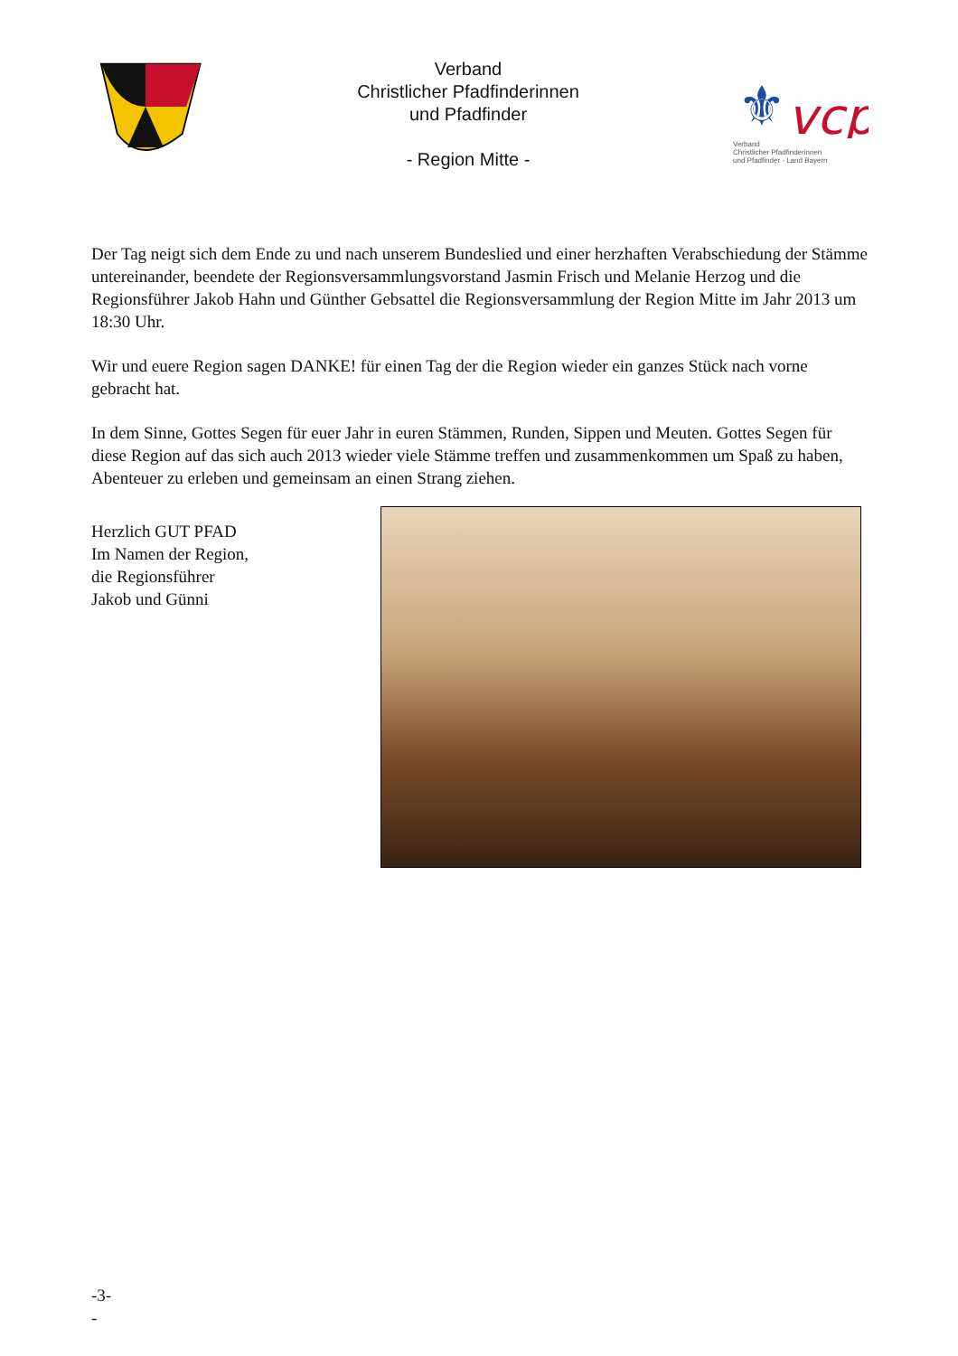Verband
Christlicher Pfadfinderinnen
und Pfadfinder
- Region Mitte -
⚜
vcp
Verband
Christlicher Pfadfinderinnen
und Pfadfinder - Land Bayern
Der Tag neigt sich dem Ende zu und nach unserem Bundeslied und einer herzhaften Verabschiedung der Stämme untereinander, beendete der Regionsversammlungsvorstand Jasmin Frisch und Melanie Herzog und die Regionsführer Jakob Hahn und Günther Gebsattel die Regionsversammlung der Region Mitte im Jahr 2013 um 18:30 Uhr.
Wir und euere Region sagen DANKE! für einen Tag der die Region wieder ein ganzes Stück nach vorne gebracht hat.
In dem Sinne, Gottes Segen für euer Jahr in euren Stämmen, Runden, Sippen und Meuten. Gottes Segen für diese Region auf das sich auch 2013 wieder viele Stämme treffen und zusammenkommen um Spaß zu haben, Abenteuer zu erleben und gemeinsam an einen Strang ziehen.
Herzlich GUT PFAD
Im Namen der Region,
die Regionsführer
Jakob und Günni
-3-
-